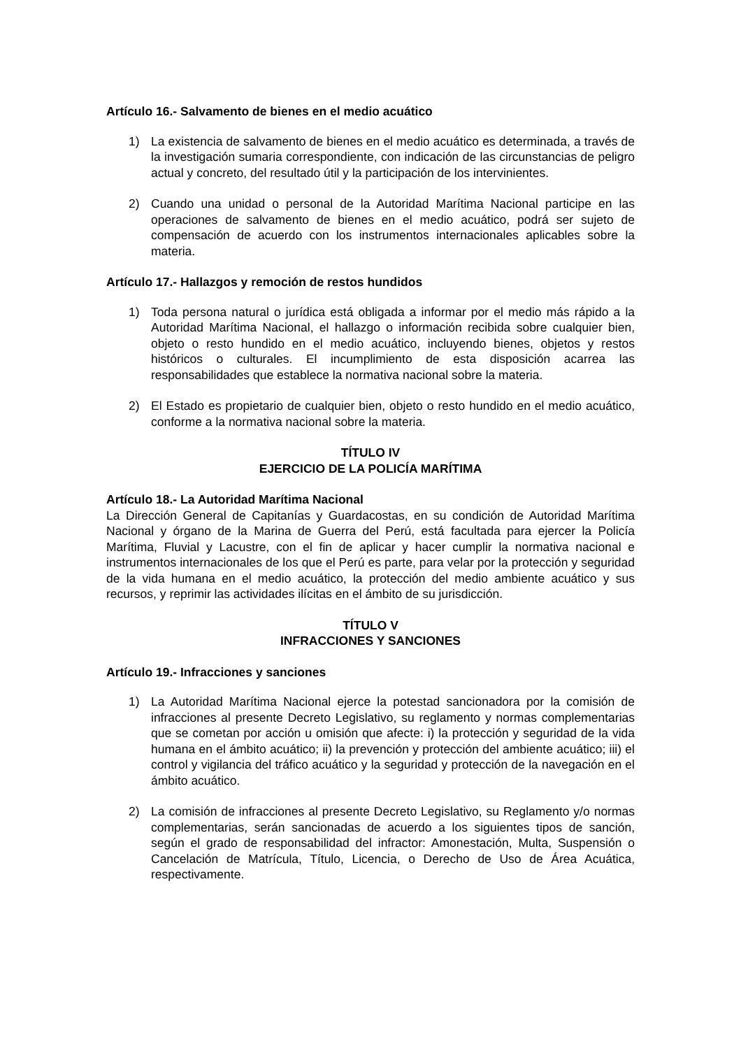Artículo 16.- Salvamento de bienes en el medio acuático
1) La existencia de salvamento de bienes en el medio acuático es determinada, a través de la investigación sumaria correspondiente, con indicación de las circunstancias de peligro actual y concreto, del resultado útil y la participación de los intervinientes.
2) Cuando una unidad o personal de la Autoridad Marítima Nacional participe en las operaciones de salvamento de bienes en el medio acuático, podrá ser sujeto de compensación de acuerdo con los instrumentos internacionales aplicables sobre la materia.
Artículo 17.- Hallazgos y remoción de restos hundidos
1) Toda persona natural o jurídica está obligada a informar por el medio más rápido a la Autoridad Marítima Nacional, el hallazgo o información recibida sobre cualquier bien, objeto o resto hundido en el medio acuático, incluyendo bienes, objetos y restos históricos o culturales. El incumplimiento de esta disposición acarrea las responsabilidades que establece la normativa nacional sobre la materia.
2) El Estado es propietario de cualquier bien, objeto o resto hundido en el medio acuático, conforme a la normativa nacional sobre la materia.
TÍTULO IV
EJERCICIO DE LA POLICÍA MARÍTIMA
Artículo 18.- La Autoridad Marítima Nacional
La Dirección General de Capitanías y Guardacostas, en su condición de Autoridad Marítima Nacional y órgano de la Marina de Guerra del Perú, está facultada para ejercer la Policía Marítima, Fluvial y Lacustre, con el fin de aplicar y hacer cumplir la normativa nacional e instrumentos internacionales de los que el Perú es parte, para velar por la protección y seguridad de la vida humana en el medio acuático, la protección del medio ambiente acuático y sus recursos, y reprimir las actividades ilícitas en el ámbito de su jurisdicción.
TÍTULO V
INFRACCIONES Y SANCIONES
Artículo 19.- Infracciones y sanciones
1) La Autoridad Marítima Nacional ejerce la potestad sancionadora por la comisión de infracciones al presente Decreto Legislativo, su reglamento y normas complementarias que se cometan por acción u omisión que afecte: i) la protección y seguridad de la vida humana en el ámbito acuático; ii) la prevención y protección del ambiente acuático; iii) el control y vigilancia del tráfico acuático y la seguridad y protección de la navegación en el ámbito acuático.
2) La comisión de infracciones al presente Decreto Legislativo, su Reglamento y/o normas complementarias, serán sancionadas de acuerdo a los siguientes tipos de sanción, según el grado de responsabilidad del infractor: Amonestación, Multa, Suspensión o Cancelación de Matrícula, Título, Licencia, o Derecho de Uso de Área Acuática, respectivamente.